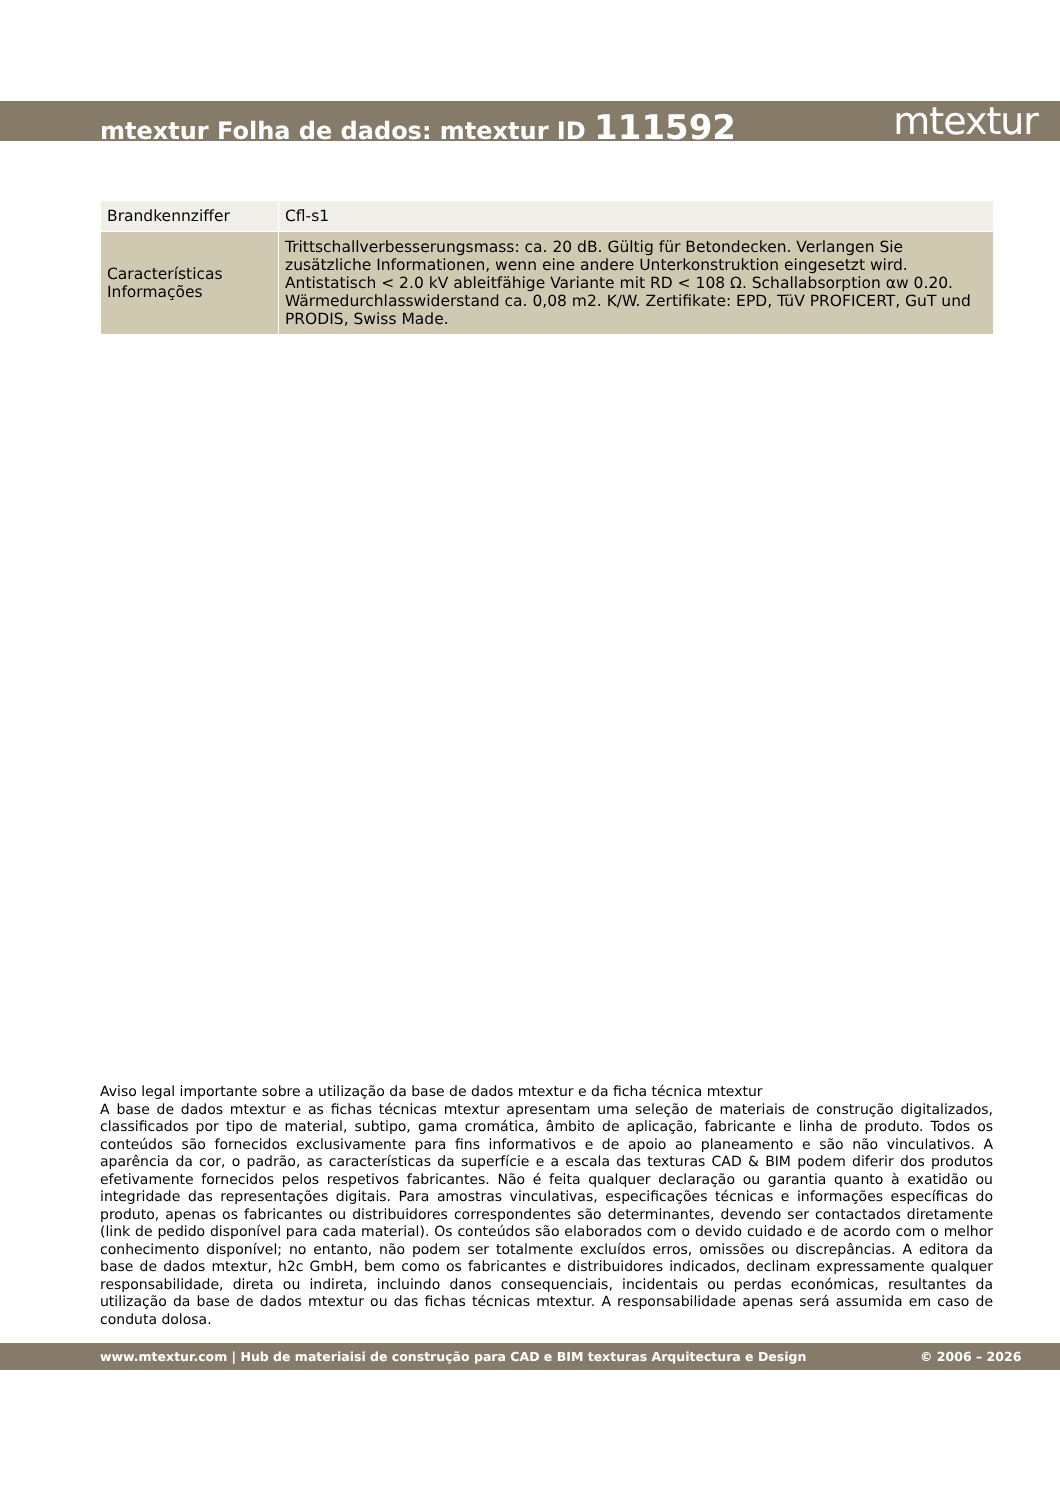mtextur Folha de dados: mtextur ID 111592 mtextur
| Brandkennziffer | Cfl-s1 |
| Características Informações | Trittschallverbesserungsmass: ca. 20 dB. Gültig für Betondecken. Verlangen Sie zusätzliche Informationen, wenn eine andere Unterkonstruktion eingesetzt wird. Antistatisch < 2.0 kV ableitfähige Variante mit RD < 108 Ω. Schallabsorption αw 0.20. Wärmedurchlasswiderstand ca. 0,08 m2. K/W. Zertifikate: EPD, TüV PROFICERT, GuT und PRODIS, Swiss Made. |
Aviso legal importante sobre a utilização da base de dados mtextur e da ficha técnica mtextur
A base de dados mtextur e as fichas técnicas mtextur apresentam uma seleção de materiais de construção digitalizados, classificados por tipo de material, subtipo, gama cromática, âmbito de aplicação, fabricante e linha de produto. Todos os conteúdos são fornecidos exclusivamente para fins informativos e de apoio ao planeamento e são não vinculativos. A aparência da cor, o padrão, as características da superfície e a escala das texturas CAD & BIM podem diferir dos produtos efetivamente fornecidos pelos respetivos fabricantes. Não é feita qualquer declaração ou garantia quanto à exatidão ou integridade das representações digitais. Para amostras vinculativas, especificações técnicas e informações específicas do produto, apenas os fabricantes ou distribuidores correspondentes são determinantes, devendo ser contactados diretamente (link de pedido disponível para cada material). Os conteúdos são elaborados com o devido cuidado e de acordo com o melhor conhecimento disponível; no entanto, não podem ser totalmente excluídos erros, omissões ou discrepâncias. A editora da base de dados mtextur, h2c GmbH, bem como os fabricantes e distribuidores indicados, declinam expressamente qualquer responsabilidade, direta ou indireta, incluindo danos consequenciais, incidentais ou perdas económicas, resultantes da utilização da base de dados mtextur ou das fichas técnicas mtextur. A responsabilidade apenas será assumida em caso de conduta dolosa.
www.mtextur.com | Hub de materiaisi de construção para CAD e BIM texturas Arquitectura e Design © 2006 – 2026